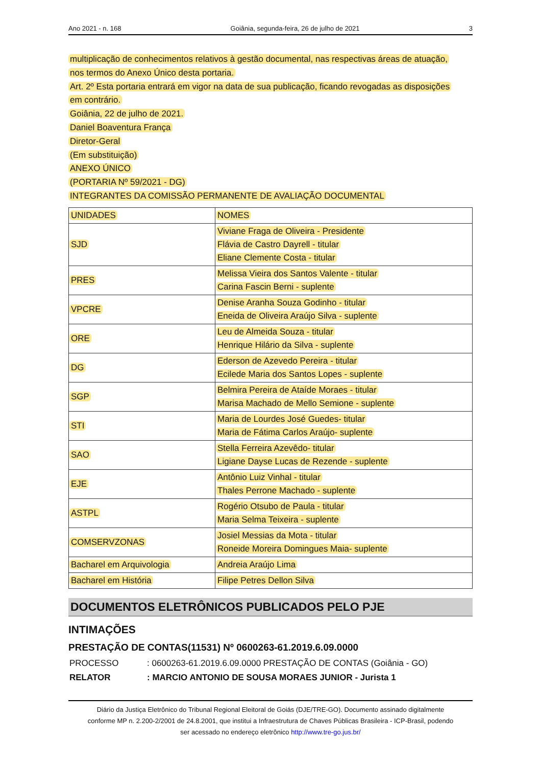Ano 2021 - n. 168 Goiânia, segunda-feira, 26 de julho de 2021 3
multiplicação de conhecimentos relativos à gestão documental, nas respectivas áreas de atuação,
nos termos do Anexo Único desta portaria.
Art. 2º Esta portaria entrará em vigor na data de sua publicação, ficando revogadas as disposições
em contrário.
Goiânia, 22 de julho de 2021.
Daniel Boaventura França
Diretor-Geral
(Em substituição)
ANEXO ÚNICO
(PORTARIA Nº 59/2021 - DG)
INTEGRANTES DA COMISSÃO PERMANENTE DE AVALIAÇÃO DOCUMENTAL
| UNIDADES | NOMES |
| SJD | Viviane Fraga de Oliveira - Presidente Flávia de Castro Dayrell - titular Eliane Clemente Costa - titular |
| PRES | Melissa Vieira dos Santos Valente - titular Carina Fascin Berni - suplente |
| VPCRE | Denise Aranha Souza Godinho - titular Eneida de Oliveira Araújo Silva - suplente |
| ORE | Leu de Almeida Souza - titular Henrique Hilário da Silva - suplente |
| DG | Ederson de Azevedo Pereira - titular Ecilede Maria dos Santos Lopes - suplente |
| SGP | Belmira Pereira de Ataíde Moraes - titular Marisa Machado de Mello Semione - suplente |
| STI | Maria de Lourdes José Guedes- titular Maria de Fátima Carlos Araújo- suplente |
| SAO | Stella Ferreira Azevêdo- titular Ligiane Dayse Lucas de Rezende - suplente |
| EJE | Antônio Luiz Vinhal - titular Thales Perrone Machado - suplente |
| ASTPL | Rogério Otsubo de Paula - titular Maria Selma Teixeira - suplente |
| COMSERVZONAS | Josiel Messias da Mota - titular Roneide Moreira Domingues Maia- suplente |
| Bacharel em Arquivologia | Andreia Araújo Lima |
| Bacharel em História | Filipe Petres Dellon Silva |
DOCUMENTOS ELETRÔNICOS PUBLICADOS PELO PJE
INTIMAÇÕES
PRESTAÇÃO DE CONTAS(11531) Nº 0600263-61.2019.6.09.0000
PROCESSO: 0600263-61.2019.6.09.0000 PRESTAÇÃO DE CONTAS (Goiânia - GO)
RELATOR: MARCIO ANTONIO DE SOUSA MORAES JUNIOR - Jurista 1
Diário da Justiça Eletrônico do Tribunal Regional Eleitoral de Goiás (DJE/TRE-GO). Documento assinado digitalmente
conforme MP n. 2.200-2/2001 de 24.8.2001, que institui a Infraestrutura de Chaves Públicas Brasileira - ICP-Brasil, podendo
ser acessado no endereço eletrônico http://www.tre-go.jus.br/